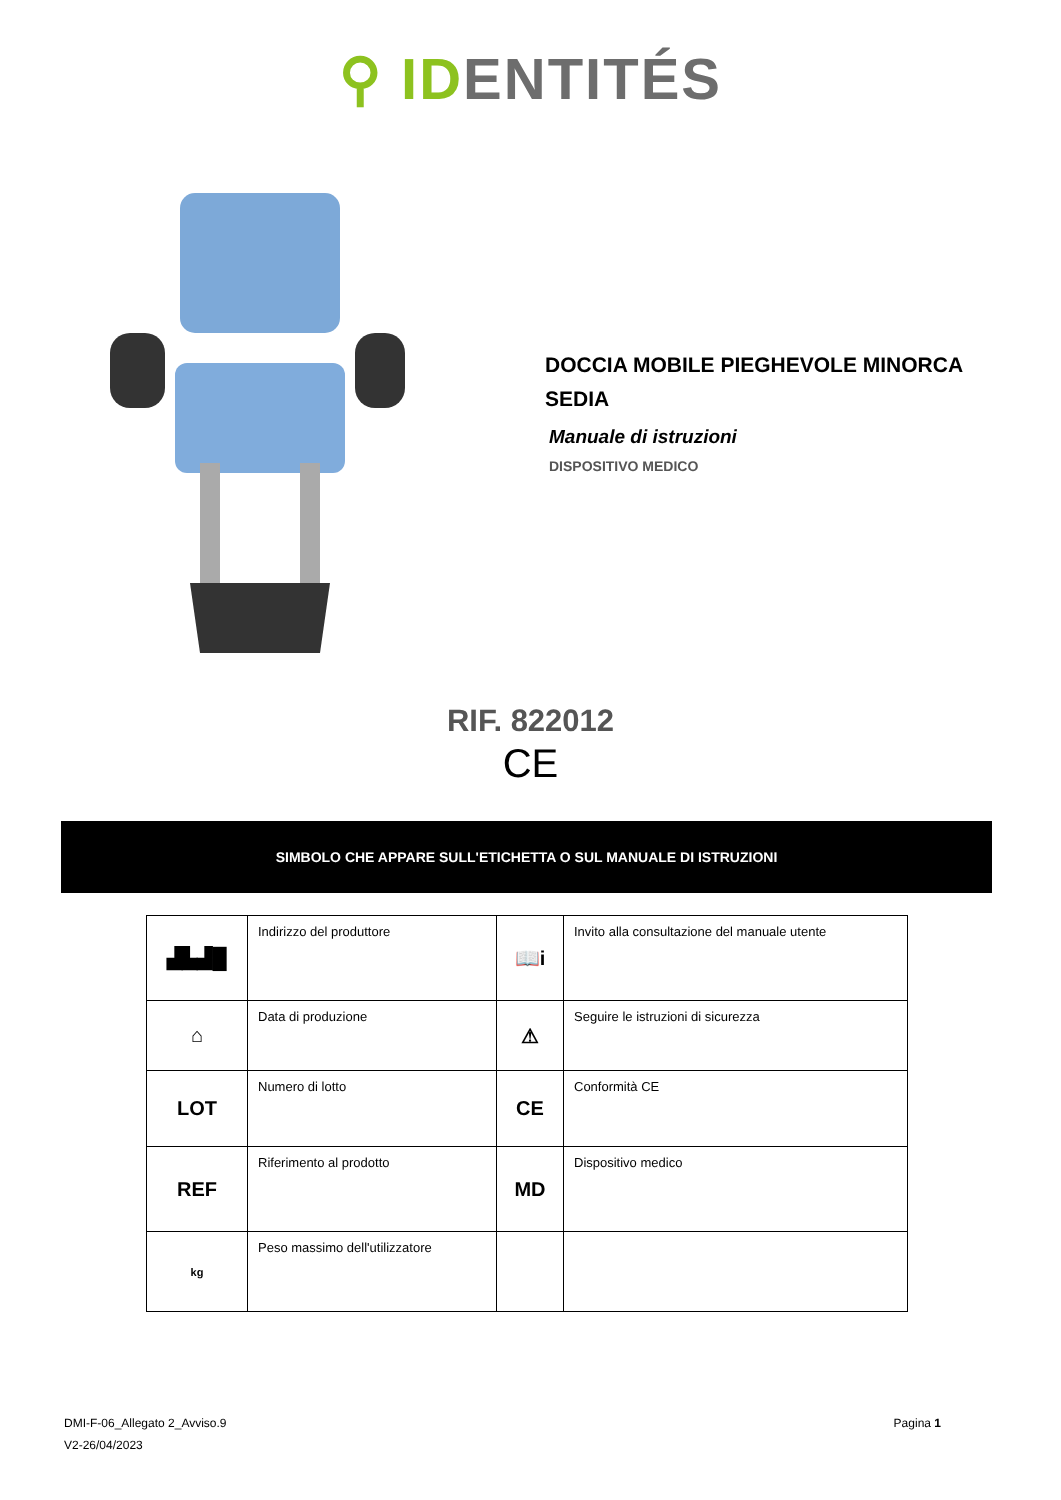⚲ ID ENTITÉS
DOCCIA MOBILE PIEGHEVOLE MINORCA
SEDIA
Manuale di istruzioni
DISPOSITIVO MEDICO
RIF. 822012
CE
SIMBOLO CHE APPARE SULL'ETICHETTA O SUL MANUALE DI ISTRUZIONI
| ▟▙▟█ | Indirizzo del produttore | 📖i | Invito alla consultazione del manuale utente |
| ⌂ | Data di produzione | ⚠ | Seguire le istruzioni di sicurezza |
| LOT | Numero di lotto | CE | Conformità CE |
| REF | Riferimento al prodotto | MD | Dispositivo medico |
| kg | Peso massimo dell'utilizzatore | | |
DMI-F-06_Allegato 2_Avviso.9
V2-26/04/2023
Pagina 1